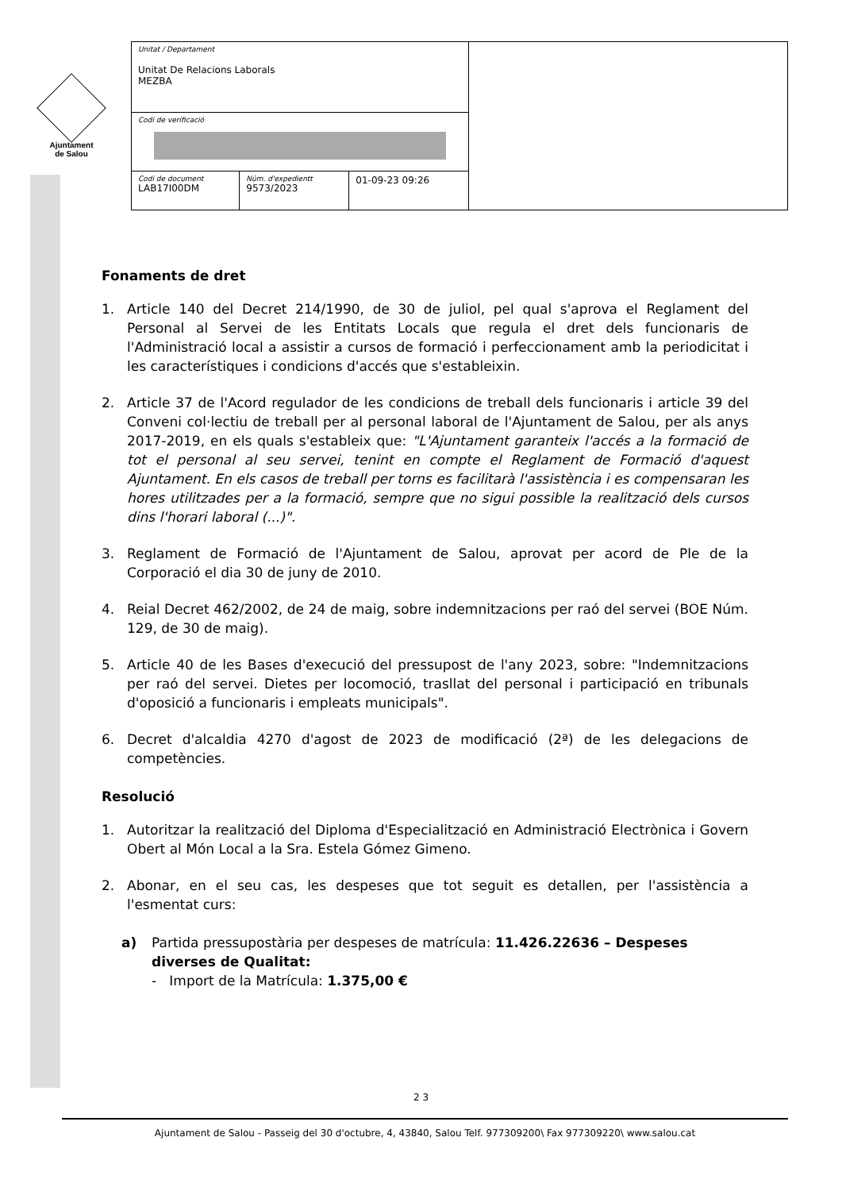Ajuntament
de Salou
| Unitat / Departament Unitat De Relacions Laborals MEZBA | | | |
| Codi de verificació | | | |
| Codi de document LAB17I00DM | Núm. d'expedientt 9573/2023 | 01-09-23 09:26 | |
Fonaments de dret
1. Article 140 del Decret 214/1990, de 30 de juliol, pel qual s'aprova el Reglament del Personal al Servei de les Entitats Locals que regula el dret dels funcionaris de l'Administració local a assistir a cursos de formació i perfeccionament amb la periodicitat i les característiques i condicions d'accés que s'estableixin.
2. Article 37 de l'Acord regulador de les condicions de treball dels funcionaris i article 39 del Conveni col·lectiu de treball per al personal laboral de l'Ajuntament de Salou, per als anys 2017-2019, en els quals s'estableix que: "L'Ajuntament garanteix l'accés a la formació de tot el personal al seu servei, tenint en compte el Reglament de Formació d'aquest Ajuntament. En els casos de treball per torns es facilitarà l'assistència i es compensaran les hores utilitzades per a la formació, sempre que no sigui possible la realització dels cursos dins l'horari laboral (...)".
3. Reglament de Formació de l'Ajuntament de Salou, aprovat per acord de Ple de la Corporació el dia 30 de juny de 2010.
4. Reial Decret 462/2002, de 24 de maig, sobre indemnitzacions per raó del servei (BOE Núm. 129, de 30 de maig).
5. Article 40 de les Bases d'execució del pressupost de l'any 2023, sobre: "Indemnitzacions per raó del servei. Dietes per locomoció, trasllat del personal i participació en tribunals d'oposició a funcionaris i empleats municipals".
6. Decret d'alcaldia 4270 d'agost de 2023 de modificació (2ª) de les delegacions de competències.
Resolució
1. Autoritzar la realització del Diploma d'Especialització en Administració Electrònica i Govern Obert al Món Local a la Sra. Estela Gómez Gimeno.
2. Abonar, en el seu cas, les despeses que tot seguit es detallen, per l'assistència a l'esmentat curs:
a) Partida pressupostària per despeses de matrícula: 11.426.22636 – Despeses diverses de Qualitat:
- Import de la Matrícula: 1.375,00 €
2 3
Ajuntament de Salou - Passeig del 30 d'octubre, 4, 43840, Salou Telf. 977309200\ Fax 977309220\ www.salou.cat